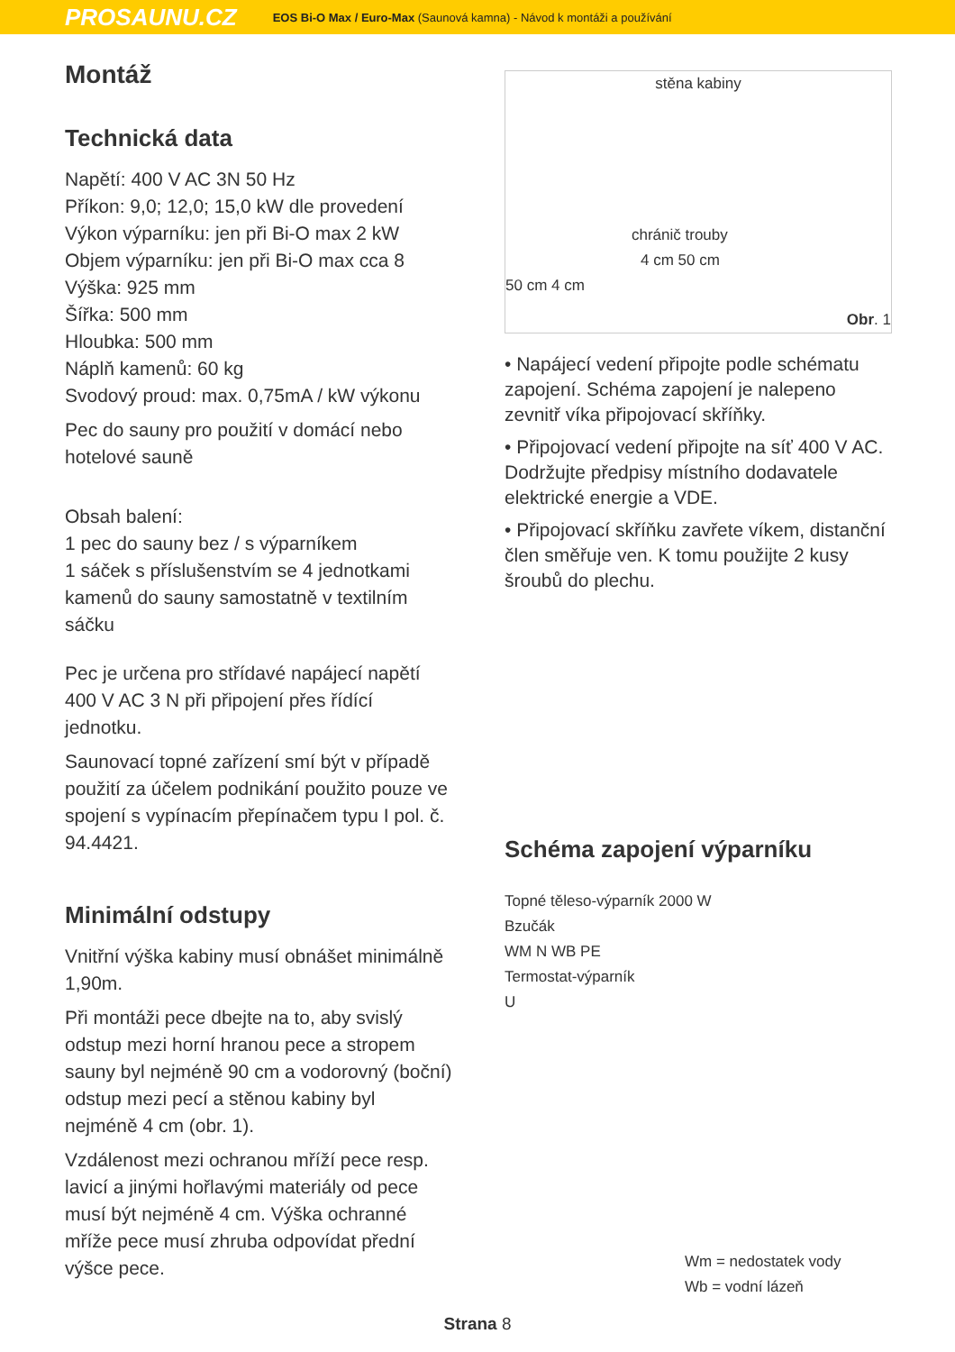PROSAUNU.CZ EOS Bi-O Max / Euro-Max (Saunová kamna) - Návod k montáži a používání
Montáž
Technická data
Napětí: 400 V AC 3N 50 Hz
Příkon: 9,0; 12,0; 15,0 kW dle provedení
Výkon výparníku: jen při Bi-O max 2 kW
Objem výparníku: jen při Bi-O max cca 8
Výška: 925 mm
Šířka: 500 mm
Hloubka: 500 mm
Náplň kamenů: 60 kg
Svodový proud: max. 0,75mA / kW výkonu
Pec do sauny pro použití v domácí nebo hotelové sauně
Obsah balení:
1 pec do sauny bez / s výparníkem
1 sáček s příslušenstvím se 4 jednotkami kamenů do sauny samostatně v textilním sáčku
Pec je určena pro střídavé napájecí napětí 400 V AC 3 N při připojení přes řídící jednotku.
Saunovací topné zařízení smí být v případě použití za účelem podnikání použito pouze ve spojení s vypínacím přepínačem typu I pol. č. 94.4421.
Minimální odstupy
Vnitřní výška kabiny musí obnášet minimálně 1,90m.
Při montáži pece dbejte na to, aby svislý odstup mezi horní hranou pece a stropem sauny byl nejméně 90 cm a vodorovný (boční) odstup mezi pecí a stěnou kabiny byl nejméně 4 cm (obr. 1).
Vzdálenost mezi ochranou mříží pece resp. lavicí a jinými hořlavými materiály od pece musí být nejméně 4 cm. Výška ochranné mříže pece musí zhruba odpovídat přední výšce pece.
stěna kabiny
chránič trouby
4 cm 50 cm
50 cm 4 cm
Obr. 1
• Napájecí vedení připojte podle schématu zapojení. Schéma zapojení je nalepeno zevnitř víka připojovací skříňky.
• Připojovací vedení připojte na síť 400 V AC. Dodržujte předpisy místního dodavatele elektrické energie a VDE.
• Připojovací skříňku zavřete víkem, distanční člen směřuje ven. K tomu použijte 2 kusy šroubů do plechu.
Schéma zapojení výparníku
Topné těleso-výparník 2000 W
Bzučák
WM N WB PE
Termostat-výparník
U
Wm = nedostatek vody
Wb = vodní lázeň
Strana 8